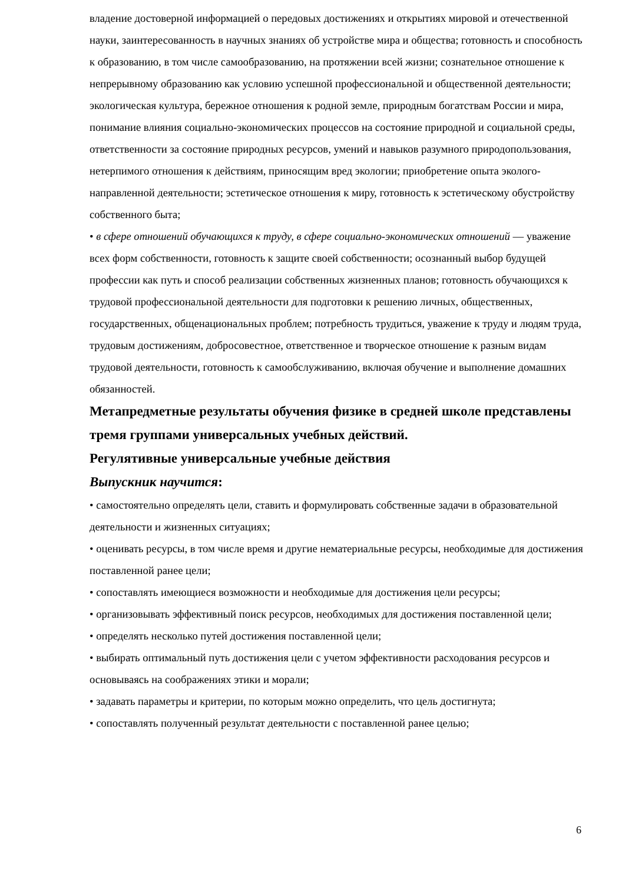владение достоверной информацией о передовых достижениях и открытиях мировой и отечественной науки, заинтересованность в научных знаниях об устройстве мира и общества; готовность и способность к образованию, в том числе самообразованию, на протяжении всей жизни; сознательное отношение к непрерывному образованию как условию успешной профессиональной и общественной деятельности; экологическая культура, бережное отношения к родной земле, природным богатствам России и мира, понимание влияния социально-экономических процессов на состояние природной и социальной среды, ответственности за состояние природных ресурсов, умений и навыков разумного природопользования, нетерпимого отношения к действиям, приносящим вред экологии; приобретение опыта эколого-направленной деятельности; эстетическое отношения к миру, готовность к эстетическому обустройству собственного быта;
• в сфере отношений обучающихся к труду, в сфере социально-экономических отношений — уважение всех форм собственности, готовность к защите своей собственности; осознанный выбор будущей профессии как путь и способ реализации собственных жизненных планов; готовность обучающихся к трудовой профессиональной деятельности для подготовки к решению личных, общественных, государственных, общенациональных проблем; потребность трудиться, уважение к труду и людям труда, трудовым достижениям, добросовестное, ответственное и творческое отношение к разным видам трудовой деятельности, готовность к самообслуживанию, включая обучение и выполнение домашних обязанностей.
Метапредметные результаты обучения физике в средней школе представлены тремя группами универсальных учебных действий.
Регулятивные универсальные учебные действия
Выпускник научится:
• самостоятельно определять цели, ставить и формулировать собственные задачи в образовательной деятельности и жизненных ситуациях;
• оценивать ресурсы, в том числе время и другие нематериальные ресурсы, необходимые для достижения поставленной ранее цели;
• сопоставлять имеющиеся возможности и необходимые для достижения цели ресурсы;
• организовывать эффективный поиск ресурсов, необходимых для достижения поставленной цели;
• определять несколько путей достижения поставленной цели;
• выбирать оптимальный путь достижения цели с учетом эффективности расходования ресурсов и основываясь на соображениях этики и морали;
• задавать параметры и критерии, по которым можно определить, что цель достигнута;
• сопоставлять полученный результат деятельности с поставленной ранее целью;
6